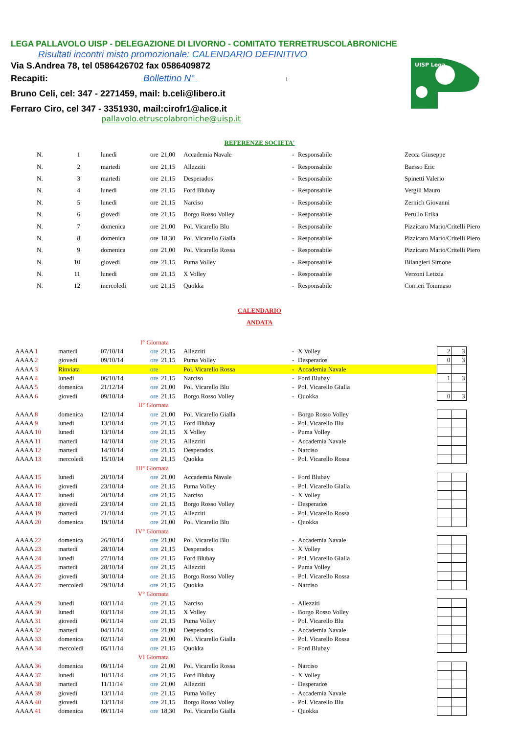LEGA PALLAVOLO UISP - DELEGAZIONE DI LIVORNO - COMITATO TERRETRUSCOLABRONICHE
Risultati incontri misto promozionale: CALENDARIO DEFINITIVO
Via S.Andrea 78, tel 0586426702 fax 0586409872
Recapiti: Bollettino N° 1
Bruno Celi, cel: 347 - 2271459, mail: b.celi@libero.it
Ferraro Ciro, cel 347 - 3351930, mail:cirofr1@alice.it
pallavolo.etruscolabroniche@uisp.it
UISP Lega
REFERENZE SOCIETA'
| N. | 1 | | lunedi | ore | 21,00 | Accademia Navale | - | Responsabile | Zecca Giuseppe |
| N. | 2 | | martedi | ore | 21,15 | Allezziti | - | Responsabile | Baesso Eric |
| N. | 3 | | martedi | ore | 21,15 | Desperados | - | Responsabile | Spinetti Valerio |
| N. | 4 | | lunedi | ore | 21,15 | Ford Blubay | - | Responsabile | Vergili Mauro |
| N. | 5 | | lunedi | ore | 21,15 | Narciso | - | Responsabile | Zernich Giovanni |
| N. | 6 | | giovedi | ore | 21,15 | Borgo Rosso Volley | - | Responsabile | Perullo Erika |
| N. | 7 | | domenica | ore | 21,00 | Pol. Vicarello Blu | - | Responsabile | Pizzicaro Mario/Critelli Piero |
| N. | 8 | | domenica | ore | 18,30 | Pol. Vicarello Gialla | - | Responsabile | Pizzicaro Mario/Critelli Piero |
| N. | 9 | | domenica | ore | 21,00 | Pol. Vicarello Rossa | - | Responsabile | Pizzicaro Mario/Critelli Piero |
| N. | 10 | | giovedi | ore | 21,15 | Puma Volley | - | Responsabile | Bilangieri Simone |
| N. | 11 | | lunedi | ore | 21,15 | X Volley | - | Responsabile | Verzoni Letizia |
| N. | 12 | | mercoledi | ore | 21,15 | Quokka | - | Responsabile | Corrieri Tommaso |
CALENDARIO
ANDATA
| I° Giornata | | | | | | | | | |
| AAAA 1 | martedi | 07/10/14 | ore | 21,15 | Allezziti | - | X Volley | 2 | 3 |
| AAAA 2 | giovedi | 09/10/14 | ore | 21,15 | Puma Volley | - | Desperados | 0 | 3 |
| AAAA 3 | Rinviata | | ore | | Pol. Vicarello Rossa | - | Accademia Navale | | |
| AAAA 4 | lunedì | 06/10/14 | ore | 21,15 | Narciso | - | Ford Blubay | 1 | 3 |
| AAAA 5 | domenica | 21/12/14 | ore | 21,00 | Pol. Vicarello Blu | - | Pol. Vicarello Gialla | | |
| AAAA 6 | giovedi | 09/10/14 | ore | 21,15 | Borgo Rosso Volley | - | Quokka | 0 | 3 |
| II° Giornata | | | | | | | | | |
| AAAA 8 | domenica | 12/10/14 | ore | 21,00 | Pol. Vicarello Gialla | - | Borgo Rosso Volley | | |
| AAAA 9 | lunedi | 13/10/14 | ore | 21,15 | Ford Blubay | - | Pol. Vicarello Blu | | |
| AAAA 10 | lunedì | 13/10/14 | ore | 21,15 | X Volley | - | Puma Volley | | |
| AAAA 11 | martedi | 14/10/14 | ore | 21,15 | Allezziti | - | Accademia Navale | | |
| AAAA 12 | martedi | 14/10/14 | ore | 21,15 | Desperados | - | Narciso | | |
| AAAA 13 | mercoledi | 15/10/14 | ore | 21,15 | Quokka | - | Pol. Vicarello Rossa | | |
| III° Giornata | | | | | | | | | |
| AAAA 15 | lunedì | 20/10/14 | ore | 21,00 | Accademia Navale | - | Ford Blubay | | |
| AAAA 16 | giovedi | 23/10/14 | ore | 21,15 | Puma Volley | - | Pol. Vicarello Gialla | | |
| AAAA 17 | lunedì | 20/10/14 | ore | 21,15 | Narciso | - | X Volley | | |
| AAAA 18 | giovedi | 23/10/14 | ore | 21,15 | Borgo Rosso Volley | - | Desperados | | |
| AAAA 19 | martedi | 21/10/14 | ore | 21,15 | Allezziti | - | Pol. Vicarello Rossa | | |
| AAAA 20 | domenica | 19/10/14 | ore | 21,00 | Pol. Vicarello Blu | - | Quokka | | |
| IV° Giornata | | | | | | | | | |
| AAAA 22 | domenica | 26/10/14 | ore | 21,00 | Pol. Vicarello Blu | - | Accademia Navale | | |
| AAAA 23 | martedi | 28/10/14 | ore | 21,15 | Desperados | - | X Volley | | |
| AAAA 24 | lunedì | 27/10/14 | ore | 21,15 | Ford Blubay | - | Pol. Vicarello Gialla | | |
| AAAA 25 | martedi | 28/10/14 | ore | 21,15 | Allezziti | - | Puma Volley | | |
| AAAA 26 | giovedi | 30/10/14 | ore | 21,15 | Borgo Rosso Volley | - | Pol. Vicarello Rossa | | |
| AAAA 27 | mercoledi | 29/10/14 | ore | 21,15 | Quokka | - | Narciso | | |
| V° Giornata | | | | | | | | | |
| AAAA 29 | lunedì | 03/11/14 | ore | 21,15 | Narciso | - | Allezziti | | |
| AAAA 30 | lunedì | 03/11/14 | ore | 21,15 | X Volley | - | Borgo Rosso Volley | | |
| AAAA 31 | giovedi | 06/11/14 | ore | 21,15 | Puma Volley | - | Pol. Vicarello Blu | | |
| AAAA 32 | martedi | 04/11/14 | ore | 21,00 | Desperados | - | Accademia Navale | | |
| AAAA 33 | domenica | 02/11/14 | ore | 21,00 | Pol. Vicarello Gialla | - | Pol. Vicarello Rossa | | |
| AAAA 34 | mercoledi | 05/11/14 | ore | 21,15 | Quokka | - | Ford Blubay | | |
| VI Giornata | | | | | | | | | |
| AAAA 36 | domenica | 09/11/14 | ore | 21,00 | Pol. Vicarello Rossa | - | Narciso | | |
| AAAA 37 | lunedì | 10/11/14 | ore | 21,15 | Ford Blubay | - | X Volley | | |
| AAAA 38 | martedi | 11/11/14 | ore | 21,00 | Allezziti | - | Desperados | | |
| AAAA 39 | giovedi | 13/11/14 | ore | 21,15 | Puma Volley | - | Accademia Navale | | |
| AAAA 40 | giovedi | 13/11/14 | ore | 21,15 | Borgo Rosso Volley | - | Pol. Vicarello Blu | | |
| AAAA 41 | domenica | 09/11/14 | ore | 18,30 | Pol. Vicarello Gialla | - | Quokka | | |